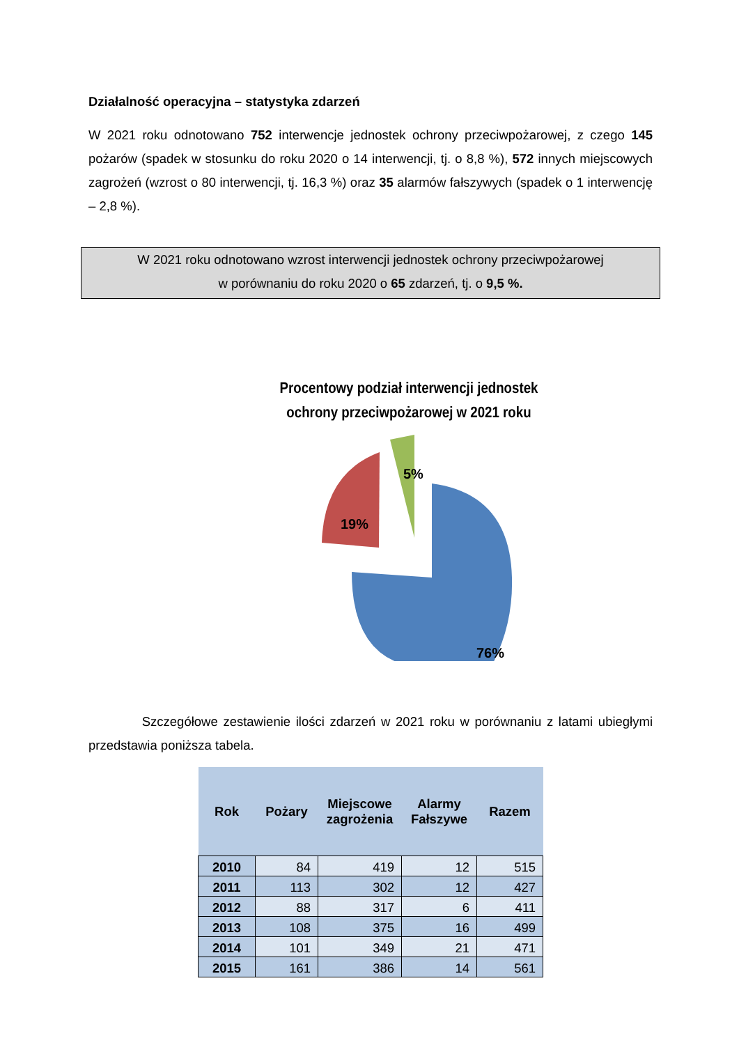Działalność operacyjna – statystyka zdarzeń
W 2021 roku odnotowano 752 interwencje jednostek ochrony przeciwpożarowej, z czego 145 pożarów (spadek w stosunku do roku 2020 o 14 interwencji, tj. o 8,8 %), 572 innych miejscowych zagrożeń (wzrost o 80 interwencji, tj. 16,3 %) oraz 35 alarmów fałszywych (spadek o 1 interwencję – 2,8 %).
W 2021 roku odnotowano wzrost interwencji jednostek ochrony przeciwpożarowej
w porównaniu do roku 2020 o 65 zdarzeń, tj. o 9,5 %.
Procentowy podział interwencji jednostek ochrony przeciwpożarowej w 2021 roku
76%
19%
5%
Szczegółowe zestawienie ilości zdarzeń w 2021 roku w porównaniu z latami ubiegłymi przedstawia poniższa tabela.
| Rok | Pożary | Miejscowe zagrożenia | Alarmy Fałszywe | Razem |
| --- | --- | --- | --- | --- |
| 2010 | 84 | 419 | 12 | 515 |
| 2011 | 113 | 302 | 12 | 427 |
| 2012 | 88 | 317 | 6 | 411 |
| 2013 | 108 | 375 | 16 | 499 |
| 2014 | 101 | 349 | 21 | 471 |
| 2015 | 161 | 386 | 14 | 561 |